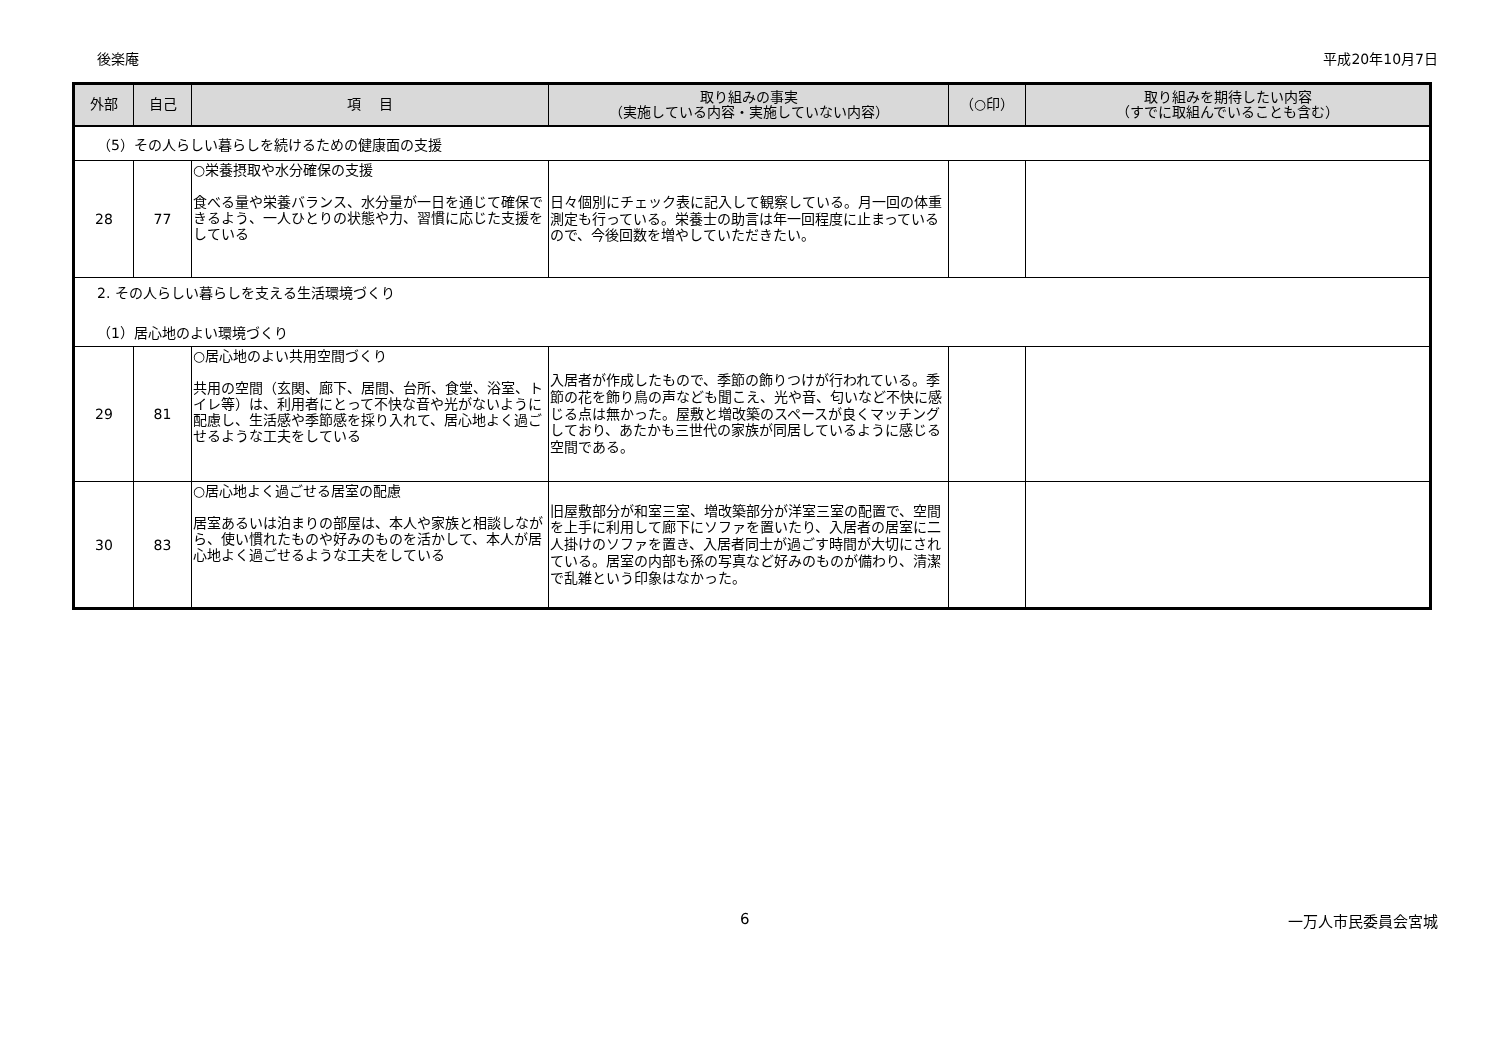後楽庵 平成20年10月7日
| 外部 | 自己 | 項 目 | 取り組みの事実 （実施している内容・実施していない内容） | （○印） | 取り組みを期待したい内容 （すでに取組んでいることも含む） |
| --- | --- | --- | --- | --- | --- |
| （5）その人らしい暮らしを続けるための健康面の支援 | | | | | |
| 28 | 77 | ○栄養摂取や水分確保の支援 食べる量や栄養バランス、水分量が一日を通じて確保できるよう、一人ひとりの状態や力、習慣に応じた支援をしている | 日々個別にチェック表に記入して観察している。月一回の体重測定も行っている。栄養士の助言は年一回程度に止まっているので、今後回数を増やしていただきたい。 | | |
| 2. その人らしい暮らしを支える生活環境づくり （1）居心地のよい環境づくり | | | | | |
| 29 | 81 | ○居心地のよい共用空間づくり 共用の空間（玄関、廊下、居間、台所、食堂、浴室、トイレ等）は、利用者にとって不快な音や光がないように配慮し、生活感や季節感を採り入れて、居心地よく過ごせるような工夫をしている | 入居者が作成したもので、季節の飾りつけが行われている。季節の花を飾り鳥の声なども聞こえ、光や音、匂いなど不快に感じる点は無かった。屋敷と増改築のスペースが良くマッチングしており、あたかも三世代の家族が同居しているように感じる空間である。 | | |
| 30 | 83 | ○居心地よく過ごせる居室の配慮 居室あるいは泊まりの部屋は、本人や家族と相談しながら、使い慣れたものや好みのものを活かして、本人が居心地よく過ごせるような工夫をしている | 旧屋敷部分が和室三室、増改築部分が洋室三室の配置で、空間を上手に利用して廊下にソファを置いたり、入居者の居室に二人掛けのソファを置き、入居者同士が過ごす時間が大切にされている。居室の内部も孫の写真など好みのものが備わり、清潔で乱雑という印象はなかった。 | | |
6 一万人市民委員会宮城